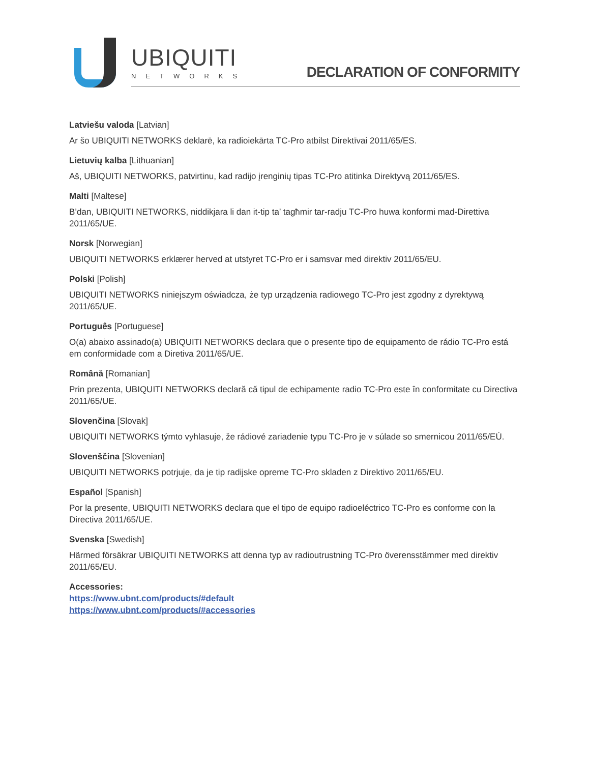UBIQUITI
NETWORKS
DECLARATION OF CONFORMITY
Latviešu valoda [Latvian]
Ar šo UBIQUITI NETWORKS deklarē, ka radioiekārta TC-Pro atbilst Direktīvai 2011/65/ES.
Lietuvių kalba [Lithuanian]
Aš, UBIQUITI NETWORKS, patvirtinu, kad radijo įrenginių tipas TC-Pro atitinka Direktyvą 2011/65/ES.
Malti [Maltese]
B’dan, UBIQUITI NETWORKS, niddikjara li dan it-tip ta’ tagħmir tar-radju TC-Pro huwa konformi mad-Direttiva 2011/65/UE.
Norsk [Norwegian]
UBIQUITI NETWORKS erklærer herved at utstyret TC-Pro er i samsvar med direktiv 2011/65/EU.
Polski [Polish]
UBIQUITI NETWORKS niniejszym oświadcza, że typ urządzenia radiowego TC-Pro jest zgodny z dyrektywą 2011/65/UE.
Português [Portuguese]
O(a) abaixo assinado(a) UBIQUITI NETWORKS declara que o presente tipo de equipamento de rádio TC-Pro está em conformidade com a Diretiva 2011/65/UE.
Română [Romanian]
Prin prezenta, UBIQUITI NETWORKS declară că tipul de echipamente radio TC-Pro este în conformitate cu Directiva 2011/65/UE.
Slovenčina [Slovak]
UBIQUITI NETWORKS týmto vyhlasuje, že rádiové zariadenie typu TC-Pro je v súlade so smernicou 2011/65/EÚ.
Slovenščina [Slovenian]
UBIQUITI NETWORKS potrjuje, da je tip radijske opreme TC-Pro skladen z Direktivo 2011/65/EU.
Español [Spanish]
Por la presente, UBIQUITI NETWORKS declara que el tipo de equipo radioeléctrico TC-Pro es conforme con la Directiva 2011/65/UE.
Svenska [Swedish]
Härmed försäkrar UBIQUITI NETWORKS att denna typ av radioutrustning TC-Pro överensstämmer med direktiv 2011/65/EU.
Accessories:
https://www.ubnt.com/products/#default
https://www.ubnt.com/products/#accessories